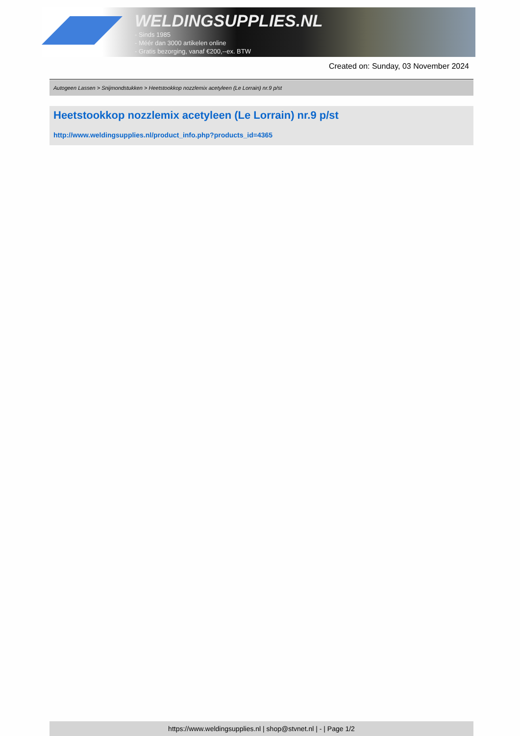WELDINGSUPPLIES.NL
- Sinds 1985
- Méér dan 3000 artikelen online
- Gratis bezorging, vanaf €200,--ex. BTW
Created on: Sunday, 03 November 2024
Autogeen Lassen > Snijmondstukken > Heetstookkop nozzlemix acetyleen (Le Lorrain) nr.9 p/st
Heetstookkop nozzlemix acetyleen (Le Lorrain) nr.9 p/st
http://www.weldingsupplies.nl/product_info.php?products_id=4365
https://www.weldingsupplies.nl | shop@stvnet.nl | - | Page 1/2